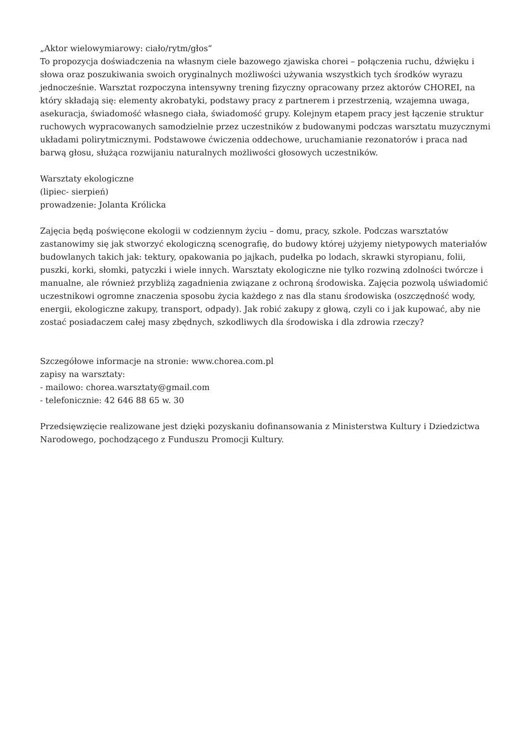„Aktor wielowymiarowy: ciało/rytm/głos“
To propozycja doświadczenia na własnym ciele bazowego zjawiska chorei – połączenia ruchu, dźwięku i słowa oraz poszukiwania swoich oryginalnych możliwości używania wszystkich tych środków wyrazu jednocześnie. Warsztat rozpoczyna intensywny trening fizyczny opracowany przez aktorów CHOREI, na który składają się: elementy akrobatyki, podstawy pracy z partnerem i przestrzenią, wzajemna uwaga, asekuracja, świadomość własnego ciała, świadomość grupy. Kolejnym etapem pracy jest łączenie struktur ruchowych wypracowanych samodzielnie przez uczestników z budowanymi podczas warsztatu muzycznymi układami polirytmicznymi. Podstawowe ćwiczenia oddechowe, uruchamianie rezonatorów i praca nad barwą głosu, służąca rozwijaniu naturalnych możliwości głosowych uczestników.
Warsztaty ekologiczne
(lipiec- sierpień)
prowadzenie: Jolanta Królicka
Zajęcia będą poświęcone ekologii w codziennym życiu – domu, pracy, szkole. Podczas warsztatów zastanowimy się jak stworzyć ekologiczną scenografię, do budowy której użyjemy nietypowych materiałów budowlanych takich jak: tektury, opakowania po jajkach, pudełka po lodach, skrawki styropianu, folii, puszki, korki, słomki, patyczki i wiele innych. Warsztaty ekologiczne nie tylko rozwiną zdolności twórcze i manualne, ale również przybliżą zagadnienia związane z ochroną środowiska. Zajęcia pozwolą uświadomić uczestnikowi ogromne znaczenia sposobu życia każdego z nas dla stanu środowiska (oszczędność wody, energii, ekologiczne zakupy, transport, odpady). Jak robić zakupy z głową, czyli co i jak kupować, aby nie zostać posiadaczem całej masy zbędnych, szkodliwych dla środowiska i dla zdrowia rzeczy?
Szczegółowe informacje na stronie: www.chorea.com.pl
zapisy na warsztaty:
- mailowo: chorea.warsztaty@gmail.com
- telefonicznie: 42 646 88 65 w. 30
Przedsięwzięcie realizowane jest dzięki pozyskaniu dofinansowania z Ministerstwa Kultury i Dziedzictwa Narodowego, pochodzącego z Funduszu Promocji Kultury.